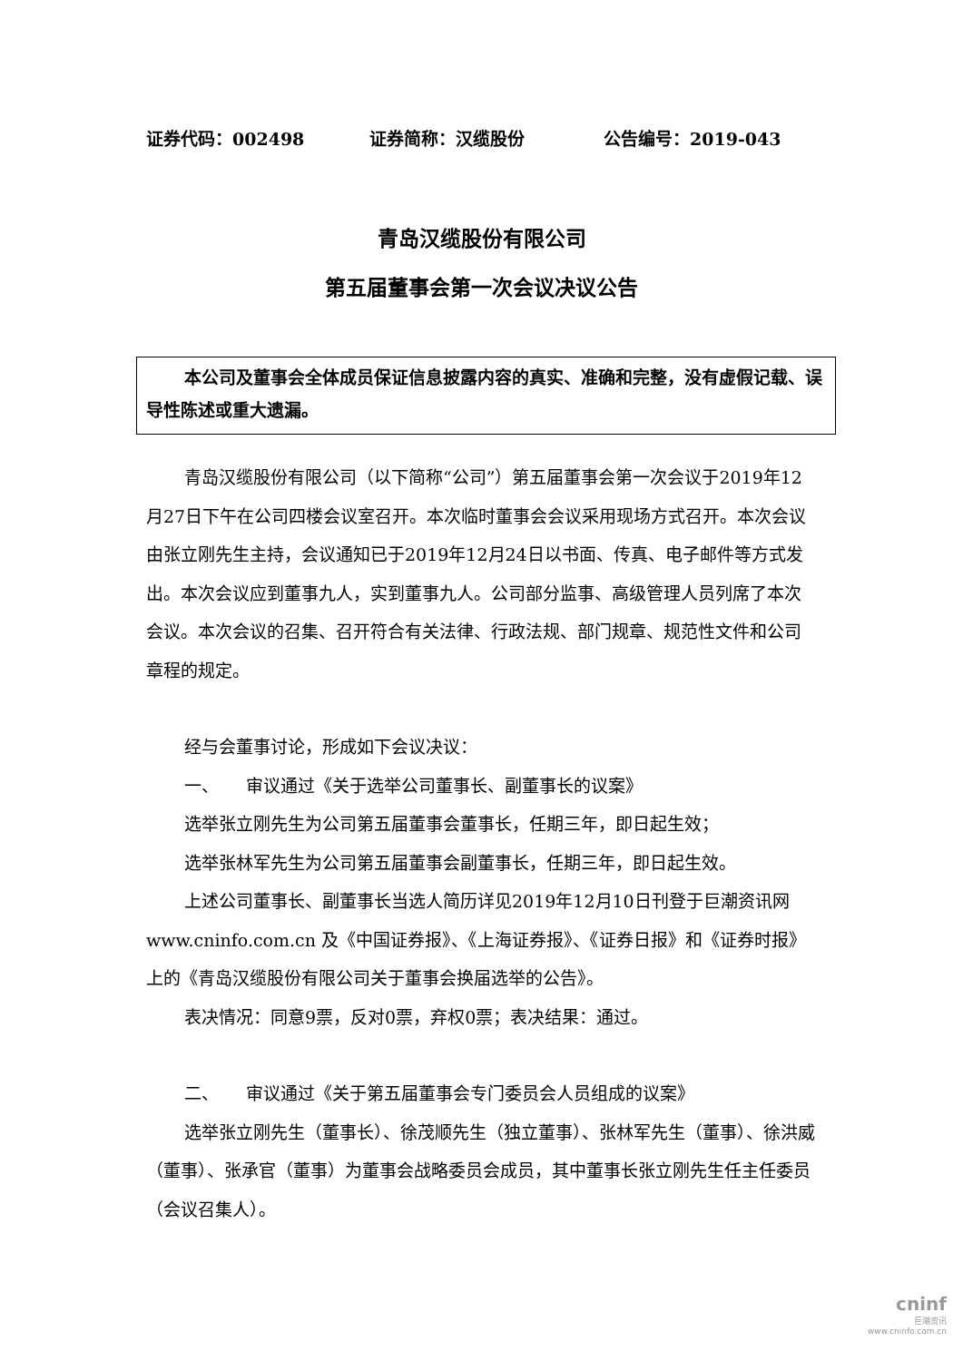证券代码：002498 证券简称：汉缆股份 公告编号：2019-043
青岛汉缆股份有限公司
第五届董事会第一次会议决议公告
本公司及董事会全体成员保证信息披露内容的真实、准确和完整，没有虚假记载、误导性陈述或重大遗漏。
青岛汉缆股份有限公司（以下简称“公司”）第五届董事会第一次会议于2019年12月27日下午在公司四楼会议室召开。本次临时董事会会议采用现场方式召开。本次会议由张立刚先生主持，会议通知已于2019年12月24日以书面、传真、电子邮件等方式发出。本次会议应到董事九人，实到董事九人。公司部分监事、高级管理人员列席了本次会议。本次会议的召集、召开符合有关法律、行政法规、部门规章、规范性文件和公司章程的规定。
经与会董事讨论，形成如下会议决议：
一、 审议通过《关于选举公司董事长、副董事长的议案》
选举张立刚先生为公司第五届董事会董事长，任期三年，即日起生效；
选举张林军先生为公司第五届董事会副董事长，任期三年，即日起生效。
上述公司董事长、副董事长当选人简历详见2019年12月10日刊登于巨潮资讯网 www.cninfo.com.cn 及《中国证券报》、《上海证券报》、《证券日报》和《证券时报》上的《青岛汉缆股份有限公司关于董事会换届选举的公告》。
表决情况：同意9票，反对0票，弃权0票；表决结果：通过。
二、 审议通过《关于第五届董事会专门委员会人员组成的议案》
选举张立刚先生（董事长）、徐茂顺先生（独立董事）、张林军先生（董事）、徐洪威（董事）、张承官（董事）为董事会战略委员会成员，其中董事长张立刚先生任主任委员（会议召集人）。
cninf
巨潮资讯
www.cninfo.com.cn